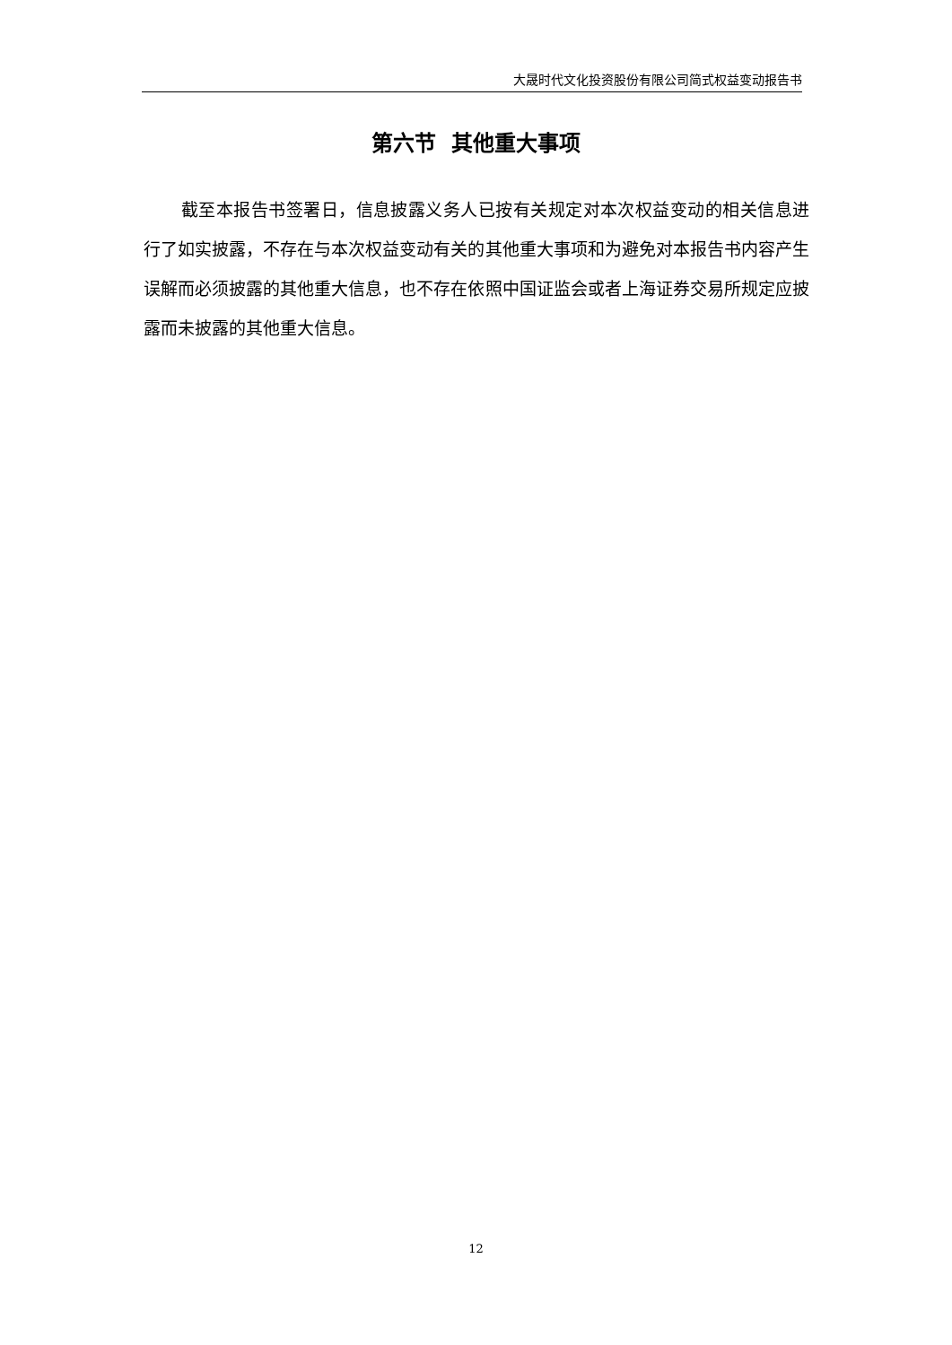大晟时代文化投资股份有限公司简式权益变动报告书
第六节 其他重大事项
截至本报告书签署日，信息披露义务人已按有关规定对本次权益变动的相关信息进行了如实披露，不存在与本次权益变动有关的其他重大事项和为避免对本报告书内容产生误解而必须披露的其他重大信息，也不存在依照中国证监会或者上海证券交易所规定应披露而未披露的其他重大信息。
12